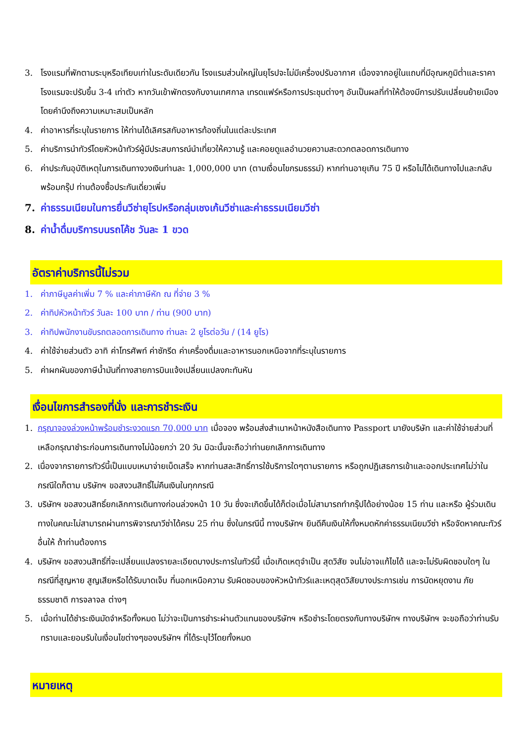3. โรงแรมที่พักตามระบุหรือเทียบเท่าในระดับเดียวกัน โรงแรมส่วนใหญ่ในยุโรปจะไม่มีเครื่องปรับอากาศ เนื่องจากอยู่ในแถบที่มีอุณหภูมิต่ำและราคาโรงแรมจะปรับขึ้น 3-4 เท่าตัว หากวันเข้าพักตรงกับงานเทศกาล เทรดแฟร์หรือการประชุมต่างๆ อันเป็นผลที่ทำให้ต้องมีการปรับเปลี่ยนย้ายเมืองโดยคำนึงถึงความเหมาะสมเป็นหลัก
4. ค่าอาหารที่ระบุในรายการ ให้ท่านได้เลิศรสกับอาหารท้องถิ่นในแต่ละประเทศ
5. ค่าบริการนำทัวร์โดยหัวหน้าทัวร์ผู้มีประสบการณ์นำเที่ยวให้ความรู้ และคอยดูแลอำนวยความสะดวกตลอดการเดินทาง
6. ค่าประกันอุบัติเหตุในการเดินทางวงเงินท่านละ 1,000,000 บาท (ตามเงื่อนไขกรมธรรม์) หากท่านอายุเกิน 75 ปี หรือไม่ได้เดินทางไปและกลับพร้อมกรุ๊ป ท่านต้องซื้อประกันเดี่ยวเพิ่ม
7. ค่าธรรมเนียมในการยื่นวีซ่ายุโรปหรือกลุ่มเชงเก้นวีซ่าและค่าธรรมเนียมวีซ่า
8. ค่าน้ำดื่มบริการบนรถโค้ช วันละ 1 ขวด
อัตราค่าบริการนี้ไม่รวม
1. ค่าภาษีมูลค่าเพิ่ม 7 % และค่าภาษีหัก ณ ที่จ่าย 3 %
2. ค่าทิปหัวหน้าทัวร์ วันละ 100 บาท / ท่าน (900 บาท)
3. ค่าทิปพนักงานขับรถตลอดการเดินทาง ท่านละ 2 ยูโรต่อวัน / (14 ยูโร)
4. ค่าใช้จ่ายส่วนตัว อาทิ ค่าโทรศัพท์ ค่าซักรีด ค่าเครื่องดื่มและอาหารนอกเหนือจากที่ระบุในรายการ
5. ค่าผกผันของภาษีน้ำมันที่ทางสายการบินแจ้งเปลี่ยนแปลงกะทันหัน
เงื่อนไขการสำรองที่นั่ง และการชำระเงิน
1. กรุณาจองล่วงหน้าพร้อมชำระงวดแรก 70,000 บาท เมื่อจอง พร้อมส่งสำเนาหน้าหนังสือเดินทาง Passport มายังบริษัท และค่าใช้จ่ายส่วนที่เหลือกรุณาชำระก่อนการเดินทางไม่น้อยกว่า 20 วัน มิฉะนั้นจะถือว่าท่านยกเลิกการเดินทาง
2. เนื่องจากรายการทัวร์นี้เป็นแบบเหมาจ่ายเบ็ดเสร็จ หากท่านสละสิทธิ์การใช้บริการใดๆตามรายการ หรือถูกปฏิเสธการเข้าและออกประเทศไม่ว่าในกรณีใดก็ตาม บริษัทฯ ขอสงวนสิทธิ์ไม่คืนเงินในทุกกรณี
3. บริษัทฯ ขอสงวนสิทธิ์ยกเลิกการเดินทางก่อนล่วงหน้า 10 วัน ซึ่งจะเกิดขึ้นได้ก็ต่อเมื่อไม่สามารถทำกรุ๊ปได้อย่างน้อย 15 ท่าน และหรือ ผู้ร่วมเดินทางในคณะไม่สามารถผ่านการพิจารณาวีซ่าได้ครบ 25 ท่าน ซึ่งในกรณีนี้ ทางบริษัทฯ ยินดีคืนเงินให้ทั้งหมดหักค่าธรรมเนียมวีซ่า หรือจัดหาคณะทัวร์อื่นให้ ถ้าท่านต้องการ
4. บริษัทฯ ขอสงวนสิทธิ์ที่จะเปลี่ยนแปลงรายละเอียดบางประการในทัวร์นี้ เมื่อเกิดเหตุจำเป็น สุดวิสัย จนไม่อาจแก้ไขได้ และจะไม่รับผิดชอบใดๆ ในกรณีที่สูญหาย สูญเสียหรือได้รับบาดเจ็บ ที่นอกเหนือความ รับผิดชอบของหัวหน้าทัวร์และเหตุสุดวิสัยบางประการเช่น การนัดหยุดงาน ภัยธรรมชาติ การจลาจล ต่างๆ
5. เมื่อท่านได้ชำระเงินมัดจำหรือทั้งหมด ไม่ว่าจะเป็นการชำระผ่านตัวแทนของบริษัทฯ หรือชำระโดยตรงกับทางบริษัทฯ ทางบริษัทฯ จะขอถือว่าท่านรับทราบและยอมรับในเงื่อนไขต่างๆของบริษัทฯ ที่ได้ระบุไว้โดยทั้งหมด
หมายเหตุ